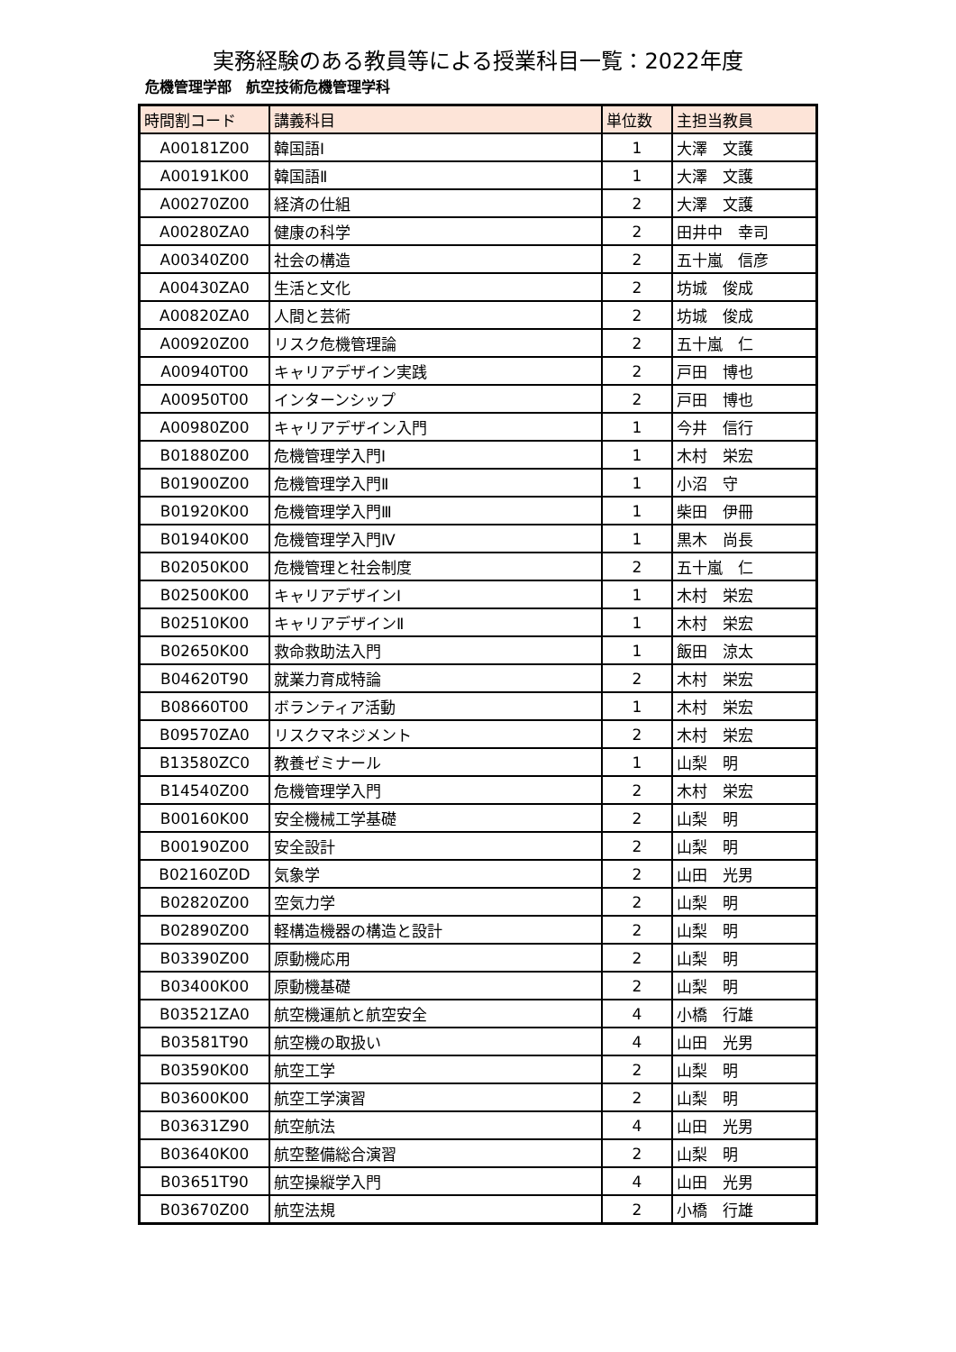実務経験のある教員等による授業科目一覧：2022年度
危機管理学部　航空技術危機管理学科
| 時間割コード | 講義科目 | 単位数 | 主担当教員 |
| --- | --- | --- | --- |
| A00181Z00 | 韓国語Ⅰ | 1 | 大澤 文護 |
| A00191K00 | 韓国語Ⅱ | 1 | 大澤 文護 |
| A00270Z00 | 経済の仕組 | 2 | 大澤 文護 |
| A00280ZA0 | 健康の科学 | 2 | 田井中 幸司 |
| A00340Z00 | 社会の構造 | 2 | 五十嵐 信彦 |
| A00430ZA0 | 生活と文化 | 2 | 坊城 俊成 |
| A00820ZA0 | 人間と芸術 | 2 | 坊城 俊成 |
| A00920Z00 | リスク危機管理論 | 2 | 五十嵐 仁 |
| A00940T00 | キャリアデザイン実践 | 2 | 戸田 博也 |
| A00950T00 | インターンシップ | 2 | 戸田 博也 |
| A00980Z00 | キャリアデザイン入門 | 1 | 今井 信行 |
| B01880Z00 | 危機管理学入門Ⅰ | 1 | 木村 栄宏 |
| B01900Z00 | 危機管理学入門Ⅱ | 1 | 小沼 守 |
| B01920K00 | 危機管理学入門Ⅲ | 1 | 柴田 伊冊 |
| B01940K00 | 危機管理学入門Ⅳ | 1 | 黒木 尚長 |
| B02050K00 | 危機管理と社会制度 | 2 | 五十嵐 仁 |
| B02500K00 | キャリアデザインⅠ | 1 | 木村 栄宏 |
| B02510K00 | キャリアデザインⅡ | 1 | 木村 栄宏 |
| B02650K00 | 救命救助法入門 | 1 | 飯田 涼太 |
| B04620T90 | 就業力育成特論 | 2 | 木村 栄宏 |
| B08660T00 | ボランティア活動 | 1 | 木村 栄宏 |
| B09570ZA0 | リスクマネジメント | 2 | 木村 栄宏 |
| B13580ZC0 | 教養ゼミナール | 1 | 山梨 明 |
| B14540Z00 | 危機管理学入門 | 2 | 木村 栄宏 |
| B00160K00 | 安全機械工学基礎 | 2 | 山梨 明 |
| B00190Z00 | 安全設計 | 2 | 山梨 明 |
| B02160Z0D | 気象学 | 2 | 山田 光男 |
| B02820Z00 | 空気力学 | 2 | 山梨 明 |
| B02890Z00 | 軽構造機器の構造と設計 | 2 | 山梨 明 |
| B03390Z00 | 原動機応用 | 2 | 山梨 明 |
| B03400K00 | 原動機基礎 | 2 | 山梨 明 |
| B03521ZA0 | 航空機運航と航空安全 | 4 | 小橋 行雄 |
| B03581T90 | 航空機の取扱い | 4 | 山田 光男 |
| B03590K00 | 航空工学 | 2 | 山梨 明 |
| B03600K00 | 航空工学演習 | 2 | 山梨 明 |
| B03631Z90 | 航空航法 | 4 | 山田 光男 |
| B03640K00 | 航空整備総合演習 | 2 | 山梨 明 |
| B03651T90 | 航空操縦学入門 | 4 | 山田 光男 |
| B03670Z00 | 航空法規 | 2 | 小橋 行雄 |